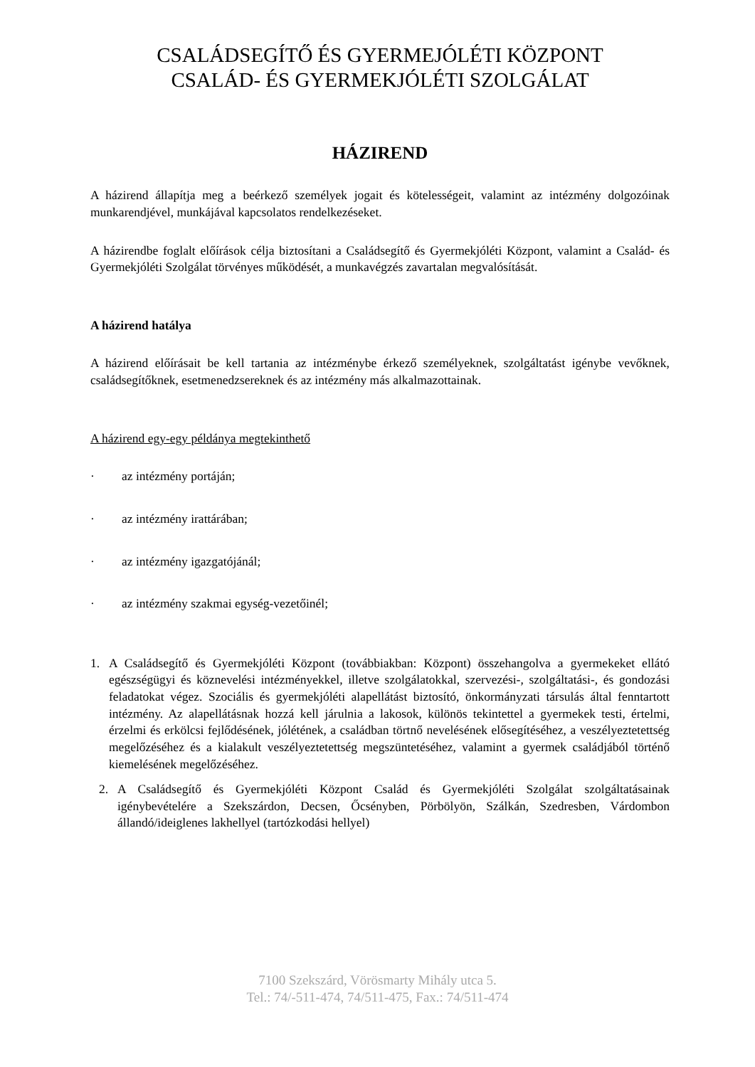CSALÁDSEGÍTŐ ÉS GYERMEJÓLÉTI KÖZPONT
CSALÁD- ÉS GYERMEKJÓLÉTI SZOLGÁLAT
HÁZIREND
A házirend állapítja meg a beérkező személyek jogait és kötelességeit, valamint az intézmény dolgozóinak munkarendjével, munkájával kapcsolatos rendelkezéseket.
A házirendbe foglalt előírások célja biztosítani a Családsegítő és Gyermekjóléti Központ, valamint a Család- és Gyermekjóléti Szolgálat törvényes működését, a munkavégzés zavartalan megvalósítását.
A házirend hatálya
A házirend előírásait be kell tartania az intézménybe érkező személyeknek, szolgáltatást igénybe vevőknek, családsegítőknek, esetmenedzsereknek és az intézmény más alkalmazottainak.
A házirend egy-egy példánya megtekinthető
· az intézmény portáján;
· az intézmény irattárában;
· az intézmény igazgatójánál;
· az intézmény szakmai egység-vezetőinél;
1. A Családsegítő és Gyermekjóléti Központ (továbbiakban: Központ) összehangolva a gyermekeket ellátó egészségügyi és köznevelési intézményekkel, illetve szolgálatokkal, szervezési-, szolgáltatási-, és gondozási feladatokat végez. Szociális és gyermekjóléti alapellátást biztosító, önkormányzati társulás által fenntartott intézmény. Az alapellátásnak hozzá kell járulnia a lakosok, különös tekintettel a gyermekek testi, értelmi, érzelmi és erkölcsi fejlődésének, jólétének, a családban törtnő nevelésének elősegítéséhez, a veszélyeztetettség megelőzéséhez és a kialakult veszélyeztetettség megszüntetéséhez, valamint a gyermek családjából történő kiemelésének megelőzéséhez.
2. A Családsegítő és Gyermekjóléti Központ Család és Gyermekjóléti Szolgálat szolgáltatásainak igénybevételére a Szekszárdon, Decsen, Őcsényben, Pörbölyön, Szálkán, Szedresben, Várdombon állandó/ideiglenes lakhellyel (tartózkodási hellyel)
7100 Szekszárd, Vörösmarty Mihály utca 5.
Tel.: 74/-511-474, 74/511-475, Fax.: 74/511-474